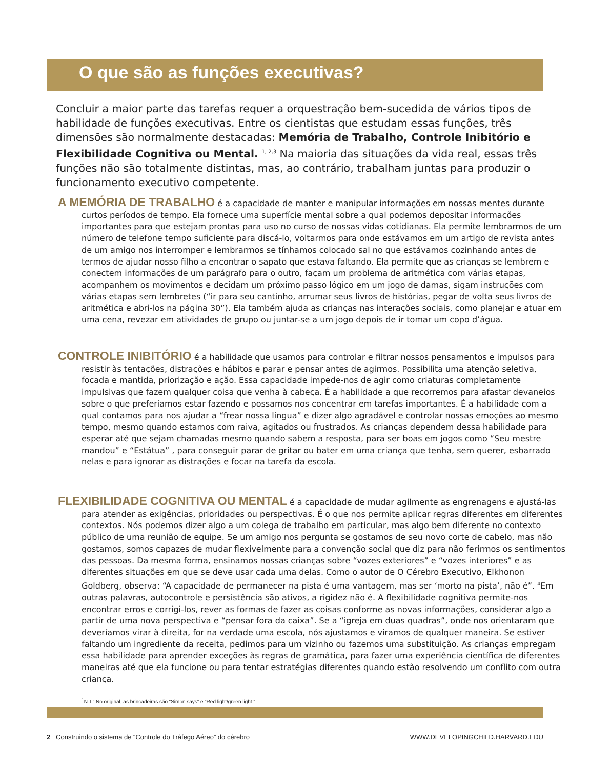O que são as funções executivas?
Concluir a maior parte das tarefas requer a orquestração bem-sucedida de vários tipos de habilidade de funções executivas. Entre os cientistas que estudam essas funções, três dimensões são normalmente destacadas: Memória de Trabalho, Controle Inibitório e Flexibilidade Cognitiva ou Mental. <sup>1, 2,3</sup> Na maioria das situações da vida real, essas três funções não são totalmente distintas, mas, ao contrário, trabalham juntas para produzir o funcionamento executivo competente.
A MEMÓRIA DE TRABALHO é a capacidade de manter e manipular informações em nossas mentes durante curtos períodos de tempo. Ela fornece uma superfície mental sobre a qual podemos depositar informações importantes para que estejam prontas para uso no curso de nossas vidas cotidianas. Ela permite lembrarmos de um número de telefone tempo suficiente para discá-lo, voltarmos para onde estávamos em um artigo de revista antes de um amigo nos interromper e lembrarmos se tínhamos colocado sal no que estávamos cozinhando antes de termos de ajudar nosso filho a encontrar o sapato que estava faltando. Ela permite que as crianças se lembrem e conectem informações de um parágrafo para o outro, façam um problema de aritmética com várias etapas, acompanhem os movimentos e decidam um próximo passo lógico em um jogo de damas, sigam instruções com várias etapas sem lembretes (“ir para seu cantinho, arrumar seus livros de histórias, pegar de volta seus livros de aritmética e abri-los na página 30”). Ela também ajuda as crianças nas interações sociais, como planejar e atuar em uma cena, revezar em atividades de grupo ou juntar-se a um jogo depois de ir tomar um copo d’água.
CONTROLE INIBITÓRIO é a habilidade que usamos para controlar e filtrar nossos pensamentos e impulsos para resistir às tentações, distrações e hábitos e parar e pensar antes de agirmos. Possibilita uma atenção seletiva, focada e mantida, priorização e ação. Essa capacidade impede-nos de agir como criaturas completamente impulsivas que fazem qualquer coisa que venha à cabeça. É a habilidade a que recorremos para afastar devaneios sobre o que preferíamos estar fazendo e possamos nos concentrar em tarefas importantes. É a habilidade com a qual contamos para nos ajudar a “frear nossa língua” e dizer algo agradável e controlar nossas emoções ao mesmo tempo, mesmo quando estamos com raiva, agitados ou frustrados. As crianças dependem dessa habilidade para esperar até que sejam chamadas mesmo quando sabem a resposta, para ser boas em jogos como “Seu mestre mandou” e “Estátua” , para conseguir parar de gritar ou bater em uma criança que tenha, sem querer, esbarrado nelas e para ignorar as distrações e focar na tarefa da escola.
FLEXIBILIDADE COGNITIVA OU MENTAL é a capacidade de mudar agilmente as engrenagens e ajustá-las para atender as exigências, prioridades ou perspectivas. É o que nos permite aplicar regras diferentes em diferentes contextos. Nós podemos dizer algo a um colega de trabalho em particular, mas algo bem diferente no contexto público de uma reunião de equipe. Se um amigo nos pergunta se gostamos de seu novo corte de cabelo, mas não gostamos, somos capazes de mudar flexivelmente para a convenção social que diz para não ferirmos os sentimentos das pessoas. Da mesma forma, ensinamos nossas crianças sobre “vozes exteriores” e “vozes interiores” e as diferentes situações em que se deve usar cada uma delas. Como o autor de O Cérebro Executivo, Elkhonon Goldberg, observa: “A capacidade de permanecer na pista é uma vantagem, mas ser ‘morto na pista’, não é”. <sup>4</sup>Em outras palavras, autocontrole e persistência são ativos, a rigidez não é. A flexibilidade cognitiva permite-nos encontrar erros e corrigi-los, rever as formas de fazer as coisas conforme as novas informações, considerar algo a partir de uma nova perspectiva e “pensar fora da caixa”. Se a “igreja em duas quadras”, onde nos orientaram que deveríamos virar à direita, for na verdade uma escola, nós ajustamos e viramos de qualquer maneira. Se estiver faltando um ingrediente da receita, pedimos para um vizinho ou fazemos uma substituição. As crianças empregam essa habilidade para aprender exceções às regras de gramática, para fazer uma experiência científica de diferentes maneiras até que ela funcione ou para tentar estratégias diferentes quando estão resolvendo um conflito com outra criança.
<sup>1</sup> N.T.: No original, as brincadeiras são “Simon says” e “Red light/green light.”
2 Construindo o sistema de “Controle do Tráfego Aéreo” do cérebro WWW.DEVELOPINGCHILD.HARVARD.EDU